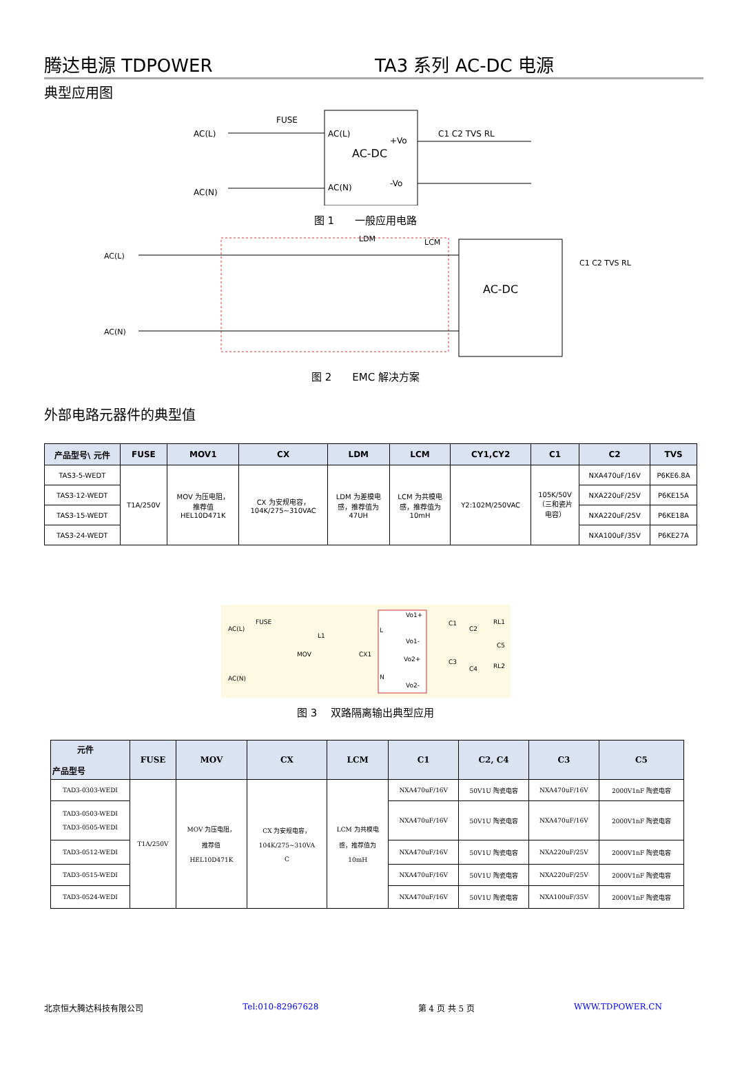腾达电源 TDPOWER TA3 系列 AC-DC 电源
典型应用图
AC(L)
AC(N)
FUSE
AC-DC
AC(L)
AC(N)
+Vo
-Vo
C1 C2 TVS RL
图 1　　一般应用电路
AC(L)
AC(N)
LDM
LCM
AC-DC
C1 C2 TVS RL
图 2　　EMC 解决方案
外部电路元器件的典型值
| 产品型号\ 元件 | FUSE | MOV1 | CX | LDM | LCM | CY1,CY2 | C1 | C2 | TVS |
| --- | --- | --- | --- | --- | --- | --- | --- | --- | --- |
| TAS3-5-WEDT | T1A/250V | MOV 为压电阻， 推荐值 HEL10D471K | CX 为安规电容， 104K/275~310VAC | LDM 为差模电 感，推荐值为 47UH | LCM 为共模电 感，推荐值为 10mH | Y2:102M/250VAC | 105K/50V （三和瓷片 电容） | NXA470uF/16V | P6KE6.8A |
| TAS3-12-WEDT | | | | | | | | NXA220uF/25V | P6KE15A |
| TAS3-15-WEDT | | | | | | | | NXA220uF/25V | P6KE18A |
| TAS3-24-WEDT | | | | | | | | NXA100uF/35V | P6KE27A |
AC(L)
AC(N)
FUSE
MOV
L1
CX1
L
N
Vo1+
Vo1-
Vo2+
Vo2-
C1
C2
RL1
C5
C3
C4
RL2
图 3　 双路隔离输出典型应用
| 元件 产品型号 | FUSE | MOV | CX | LCM | C1 | C2, C4 | C3 | C5 |
| --- | --- | --- | --- | --- | --- | --- | --- | --- |
| TAD3-0303-WEDI | T1A/250V | MOV 为压电阻， 推荐值 HEL10D471K | CX 为安规电容， 104K/275~310VA C | LCM 为共模电 感，推荐值为 10mH | NXA470uF/16V | 50V1U 陶瓷电容 | NXA470uF/16V | 2000V1nF 陶瓷电容 |
| TAD3-0503-WEDI TAD3-0505-WEDI | | | | | NXA470uF/16V | 50V1U 陶瓷电容 | NXA470uF/16V | 2000V1nF 陶瓷电容 |
| TAD3-0512-WEDI | | | | | NXA470uF/16V | 50V1U 陶瓷电容 | NXA220uF/25V | 2000V1nF 陶瓷电容 |
| TAD3-0515-WEDI | | | | | NXA470uF/16V | 50V1U 陶瓷电容 | NXA220uF/25V | 2000V1nF 陶瓷电容 |
| TAD3-0524-WEDI | | | | | NXA470uF/16V | 50V1U 陶瓷电容 | NXA100uF/35V | 2000V1nF 陶瓷电容 |
北京恒大腾达科技有限公司 Tel:010-82967628 第 4 页 共 5 页 WWW.TDPOWER.CN